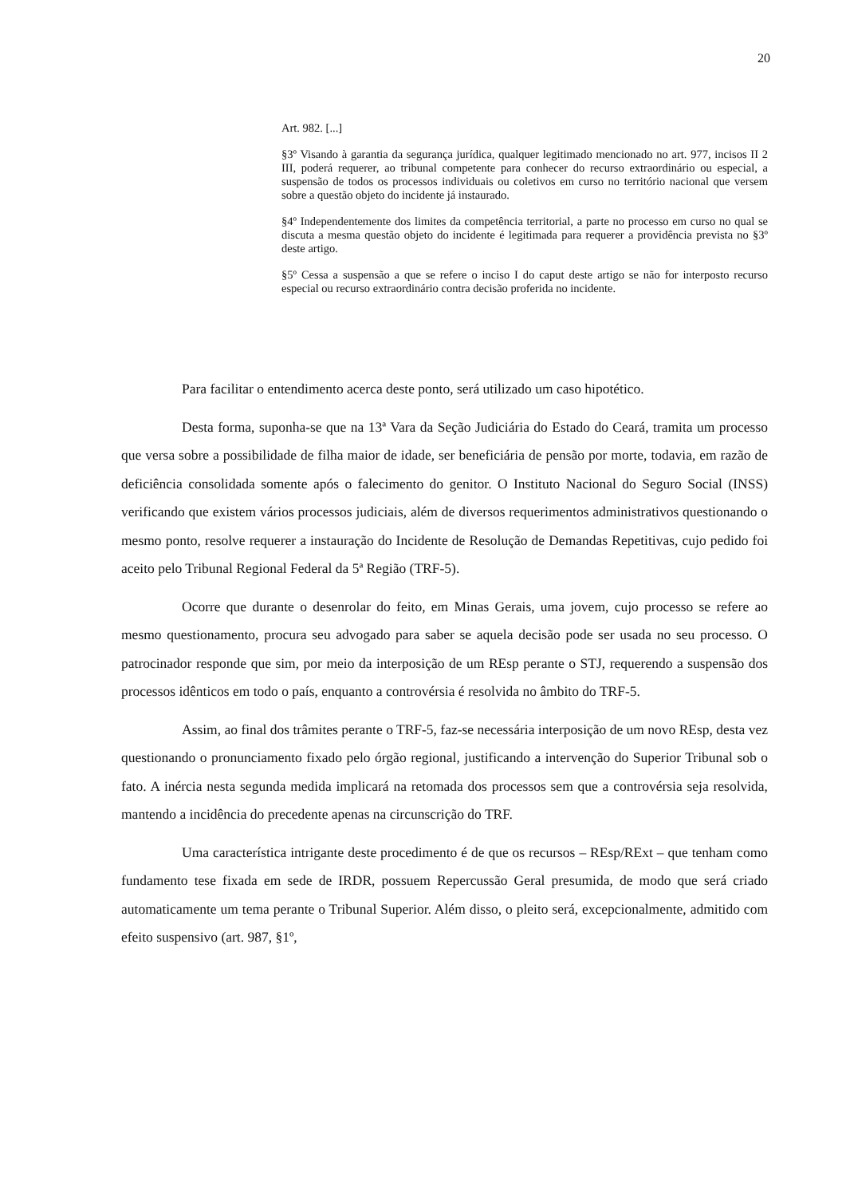20
Art. 982. [...]
§3º Visando à garantia da segurança jurídica, qualquer legitimado mencionado no art. 977, incisos II 2 III, poderá requerer, ao tribunal competente para conhecer do recurso extraordinário ou especial, a suspensão de todos os processos individuais ou coletivos em curso no território nacional que versem sobre a questão objeto do incidente já instaurado.
§4º Independentemente dos limites da competência territorial, a parte no processo em curso no qual se discuta a mesma questão objeto do incidente é legitimada para requerer a providência prevista no §3º deste artigo.
§5º Cessa a suspensão a que se refere o inciso I do caput deste artigo se não for interposto recurso especial ou recurso extraordinário contra decisão proferida no incidente.
Para facilitar o entendimento acerca deste ponto, será utilizado um caso hipotético.
Desta forma, suponha-se que na 13ª Vara da Seção Judiciária do Estado do Ceará, tramita um processo que versa sobre a possibilidade de filha maior de idade, ser beneficiária de pensão por morte, todavia, em razão de deficiência consolidada somente após o falecimento do genitor. O Instituto Nacional do Seguro Social (INSS) verificando que existem vários processos judiciais, além de diversos requerimentos administrativos questionando o mesmo ponto, resolve requerer a instauração do Incidente de Resolução de Demandas Repetitivas, cujo pedido foi aceito pelo Tribunal Regional Federal da 5ª Região (TRF-5).
Ocorre que durante o desenrolar do feito, em Minas Gerais, uma jovem, cujo processo se refere ao mesmo questionamento, procura seu advogado para saber se aquela decisão pode ser usada no seu processo. O patrocinador responde que sim, por meio da interposição de um REsp perante o STJ, requerendo a suspensão dos processos idênticos em todo o país, enquanto a controvérsia é resolvida no âmbito do TRF-5.
Assim, ao final dos trâmites perante o TRF-5, faz-se necessária interposição de um novo REsp, desta vez questionando o pronunciamento fixado pelo órgão regional, justificando a intervenção do Superior Tribunal sob o fato. A inércia nesta segunda medida implicará na retomada dos processos sem que a controvérsia seja resolvida, mantendo a incidência do precedente apenas na circunscrição do TRF.
Uma característica intrigante deste procedimento é de que os recursos – REsp/RExt – que tenham como fundamento tese fixada em sede de IRDR, possuem Repercussão Geral presumida, de modo que será criado automaticamente um tema perante o Tribunal Superior. Além disso, o pleito será, excepcionalmente, admitido com efeito suspensivo (art. 987, §1º,